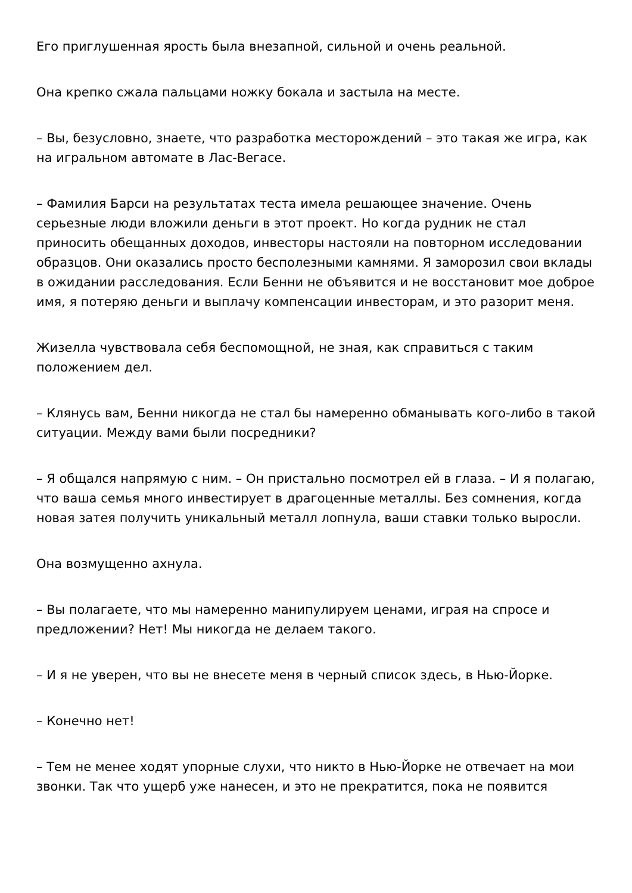Его приглушенная ярость была внезапной, сильной и очень реальной.
Она крепко сжала пальцами ножку бокала и застыла на месте.
– Вы, безусловно, знаете, что разработка месторождений – это такая же игра, как на игральном автомате в Лас-Вегасе.
– Фамилия Барси на результатах теста имела решающее значение. Очень серьезные люди вложили деньги в этот проект. Но когда рудник не стал приносить обещанных доходов, инвесторы настояли на повторном исследовании образцов. Они оказались просто бесполезными камнями. Я заморозил свои вклады в ожидании расследования. Если Бенни не объявится и не восстановит мое доброе имя, я потеряю деньги и выплачу компенсации инвесторам, и это разорит меня.
Жизелла чувствовала себя беспомощной, не зная, как справиться с таким положением дел.
– Клянусь вам, Бенни никогда не стал бы намеренно обманывать кого-либо в такой ситуации. Между вами были посредники?
– Я общался напрямую с ним. – Он пристально посмотрел ей в глаза. – И я полагаю, что ваша семья много инвестирует в драгоценные металлы. Без сомнения, когда новая затея получить уникальный металл лопнула, ваши ставки только выросли.
Она возмущенно ахнула.
– Вы полагаете, что мы намеренно манипулируем ценами, играя на спросе и предложении? Нет! Мы никогда не делаем такого.
– И я не уверен, что вы не внесете меня в черный список здесь, в Нью-Йорке.
– Конечно нет!
– Тем не менее ходят упорные слухи, что никто в Нью-Йорке не отвечает на мои звонки. Так что ущерб уже нанесен, и это не прекратится, пока не появится